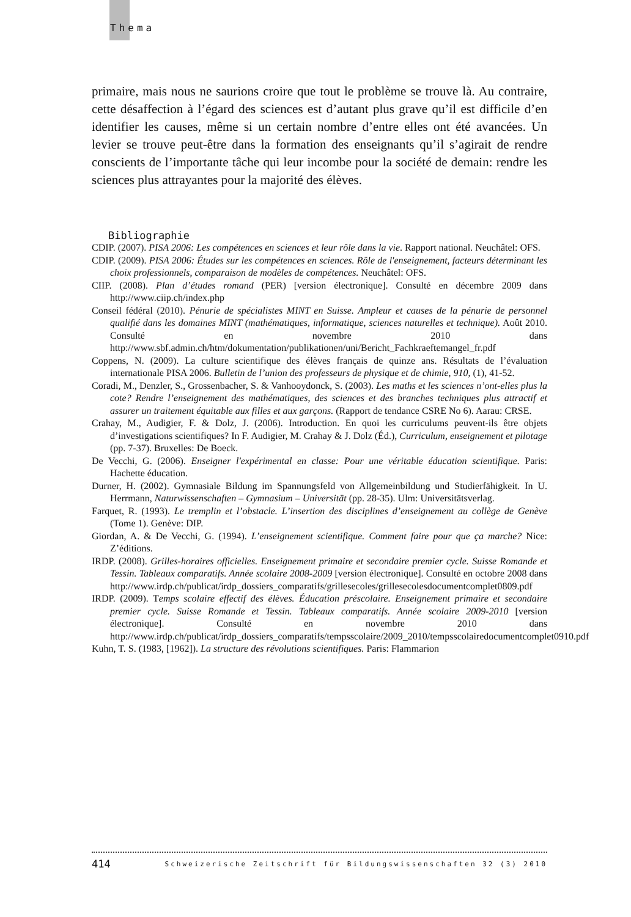Thema
primaire, mais nous ne saurions croire que tout le problème se trouve là. Au contraire, cette désaffection à l’égard des sciences est d’autant plus grave qu’il est difficile d’en identifier les causes, même si un certain nombre d’entre elles ont été avancées. Un levier se trouve peut-être dans la formation des enseignants qu’il s’agirait de rendre conscients de l’importante tâche qui leur incombe pour la société de demain: rendre les sciences plus attrayantes pour la majorité des élèves.
Bibliographie
CDIP. (2007). PISA 2006: Les compétences en sciences et leur rôle dans la vie. Rapport national. Neuchâtel: OFS.
CDIP. (2009). PISA 2006: Études sur les compétences en sciences. Rôle de l'enseignement, facteurs déterminant les choix professionnels, comparaison de modèles de compétences. Neuchâtel: OFS.
CIIP. (2008). Plan d’études romand (PER) [version électronique]. Consulté en décembre 2009 dans http://www.ciip.ch/index.php
Conseil fédéral (2010). Pénurie de spécialistes MINT en Suisse. Ampleur et causes de la pénurie de personnel qualifié dans les domaines MINT (mathématiques, informatique, sciences naturelles et technique). Août 2010. Consulté en novembre 2010 dans http://www.sbf.admin.ch/htm/dokumentation/publikationen/uni/Bericht_Fachkraeftemangel_fr.pdf
Coppens, N. (2009). La culture scientifique des élèves français de quinze ans. Résultats de l’évaluation internationale PISA 2006. Bulletin de l’union des professeurs de physique et de chimie, 910, (1), 41-52.
Coradi, M., Denzler, S., Grossenbacher, S. & Vanhooydonck, S. (2003). Les maths et les sciences n’ont-elles plus la cote? Rendre l’enseignement des mathématiques, des sciences et des branches techniques plus attractif et assurer un traitement équitable aux filles et aux garçons. (Rapport de tendance CSRE No 6). Aarau: CRSE.
Crahay, M., Audigier, F. & Dolz, J. (2006). Introduction. En quoi les curriculums peuvent-ils être objets d’investigations scientifiques? In F. Audigier, M. Crahay & J. Dolz (Éd.), Curriculum, enseignement et pilotage (pp. 7-37). Bruxelles: De Boeck.
De Vecchi, G. (2006). Enseigner l'expérimental en classe: Pour une véritable éducation scientifique. Paris: Hachette éducation.
Durner, H. (2002). Gymnasiale Bildung im Spannungsfeld von Allgemeinbildung und Studierfähigkeit. In U. Herrmann, Naturwissenschaften – Gymnasium – Universität (pp. 28-35). Ulm: Universitätsverlag.
Farquet, R. (1993). Le tremplin et l’obstacle. L’insertion des disciplines d’enseignement au collège de Genève (Tome 1). Genève: DIP.
Giordan, A. & De Vecchi, G. (1994). L’enseignement scientifique. Comment faire pour que ça marche? Nice: Z’éditions.
IRDP. (2008). Grilles-horaires officielles. Enseignement primaire et secondaire premier cycle. Suisse Romande et Tessin. Tableaux comparatifs. Année scolaire 2008-2009 [version électronique]. Consulté en octobre 2008 dans http://www.irdp.ch/publicat/irdp_dossiers_comparatifs/grillesecoles/grillesecolesdocumentcomplet0809.pdf
IRDP. (2009). Temps scolaire effectif des élèves. Éducation préscolaire. Enseignement primaire et secondaire premier cycle. Suisse Romande et Tessin. Tableaux comparatifs. Année scolaire 2009-2010 [version électronique]. Consulté en novembre 2010 dans http://www.irdp.ch/publicat/irdp_dossiers_comparatifs/tempsscolaire/2009_2010/tempsscolairedocumentcomplet0910.pdf
Kuhn, T. S. (1983, [1962]). La structure des révolutions scientifiques. Paris: Flammarion
414 Schweizerische Zeitschrift für Bildungswissenschaften 32 (3) 2010